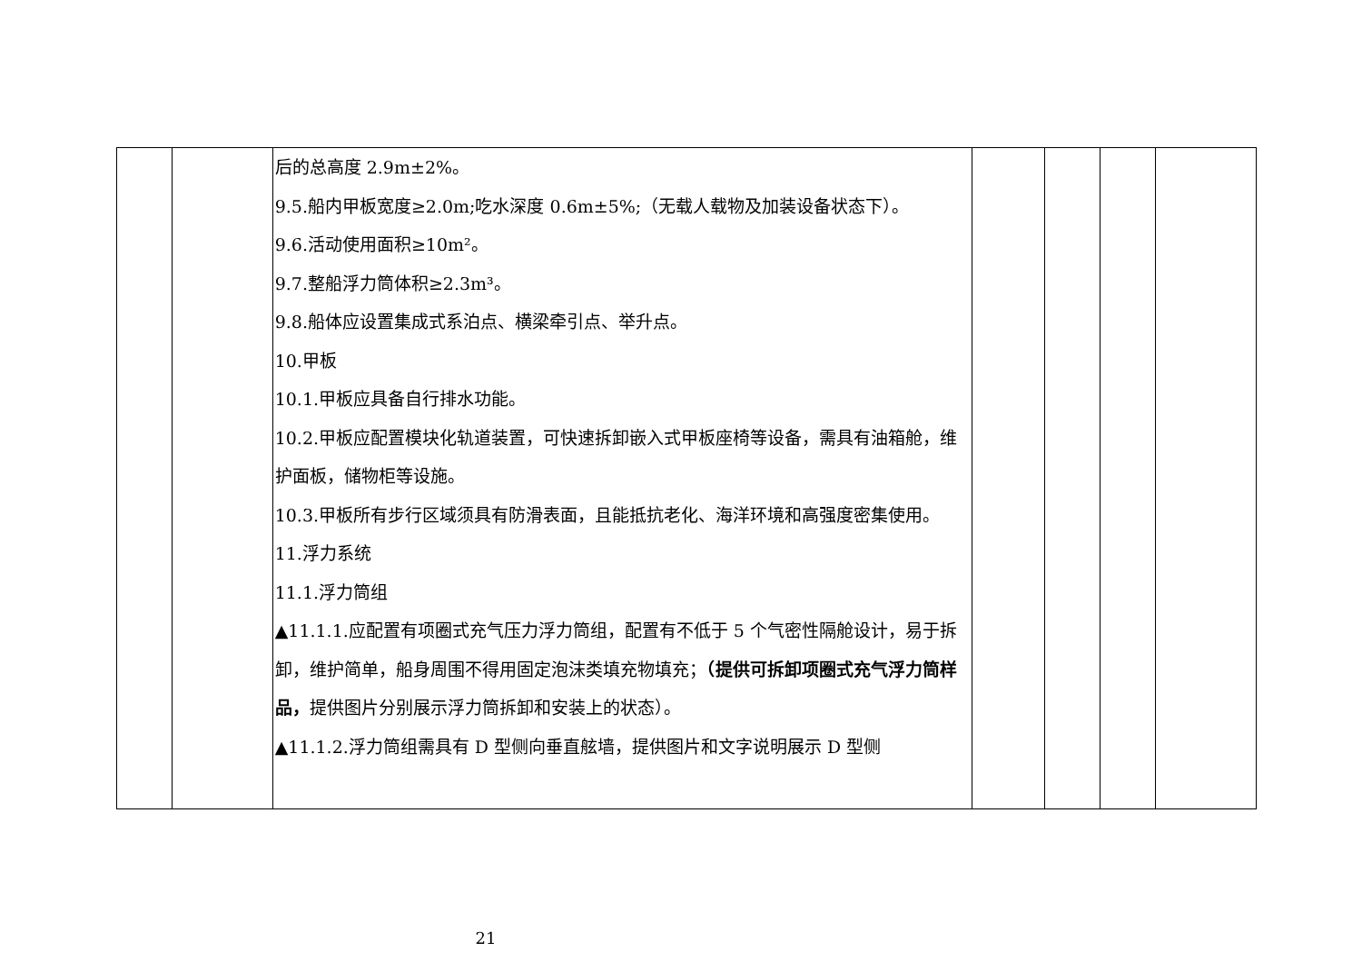| | | 后的总高度 2.9m±2%。 9.5.船内甲板宽度≥2.0m;吃水深度 0.6m±5%;（无载人载物及加装设备状态下）。 9.6.活动使用面积≥10m²。 9.7.整船浮力筒体积≥2.3m³。 9.8.船体应设置集成式系泊点、横梁牵引点、举升点。 10.甲板 10.1.甲板应具备自行排水功能。 10.2.甲板应配置模块化轨道装置，可快速拆卸嵌入式甲板座椅等设备，需具有油箱舱，维护面板，储物柜等设施。 10.3.甲板所有步行区域须具有防滑表面，且能抵抗老化、海洋环境和高强度密集使用。 11.浮力系统 11.1.浮力筒组 ▲11.1.1.应配置有项圈式充气压力浮力筒组，配置有不低于 5 个气密性隔舱设计，易于拆卸，维护简单，船身周围不得用固定泡沫类填充物填充； （提供可拆卸项圈式充气浮力筒样品， 提供图片分别展示浮力筒拆卸和安装上的状态）。 ▲11.1.2.浮力筒组需具有 D 型侧向垂直舷墙，提供图片和文字说明展示 D 型侧 | | | | |
21